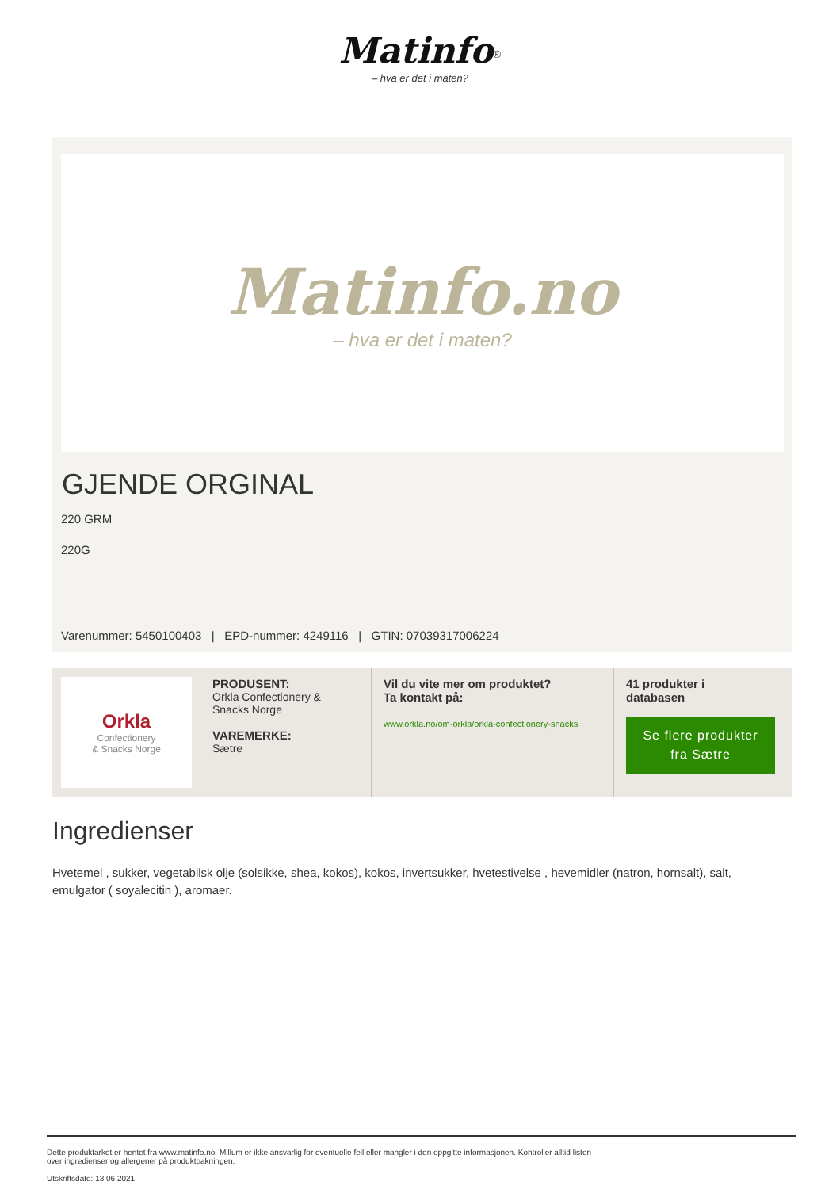Matinfo<sup>®</sup>
– hva er det i maten?
Matinfo.no
– hva er det i maten?
GJENDE ORGINAL
220 GRM
220G
Varenummer: 5450100403 | EPD-nummer: 4249116 | GTIN: 07039317006224
Orkla
Confectionery
& Snacks Norge
PRODUSENT:
Orkla Confectionery & Snacks Norge
VAREMERKE:
Sætre
Vil du vite mer om produktet?
Ta kontakt på:
www.orkla.no/om-orkla/orkla-confectionery-snacks
41 produkter i
databasen
Se flere produkter fra Sætre
Ingredienser
Hvetemel , sukker, vegetabilsk olje (solsikke, shea, kokos), kokos, invertsukker, hvetestivelse , hevemidler (natron, hornsalt), salt, emulgator ( soyalecitin ), aromaer.
Dette produktarket er hentet fra www.matinfo.no. Millum er ikke ansvarlig for eventuelle feil eller mangler i den oppgitte informasjonen. Kontroller alltid listen
over ingredienser og allergener på produktpakningen.
Utskriftsdato: 13.06.2021